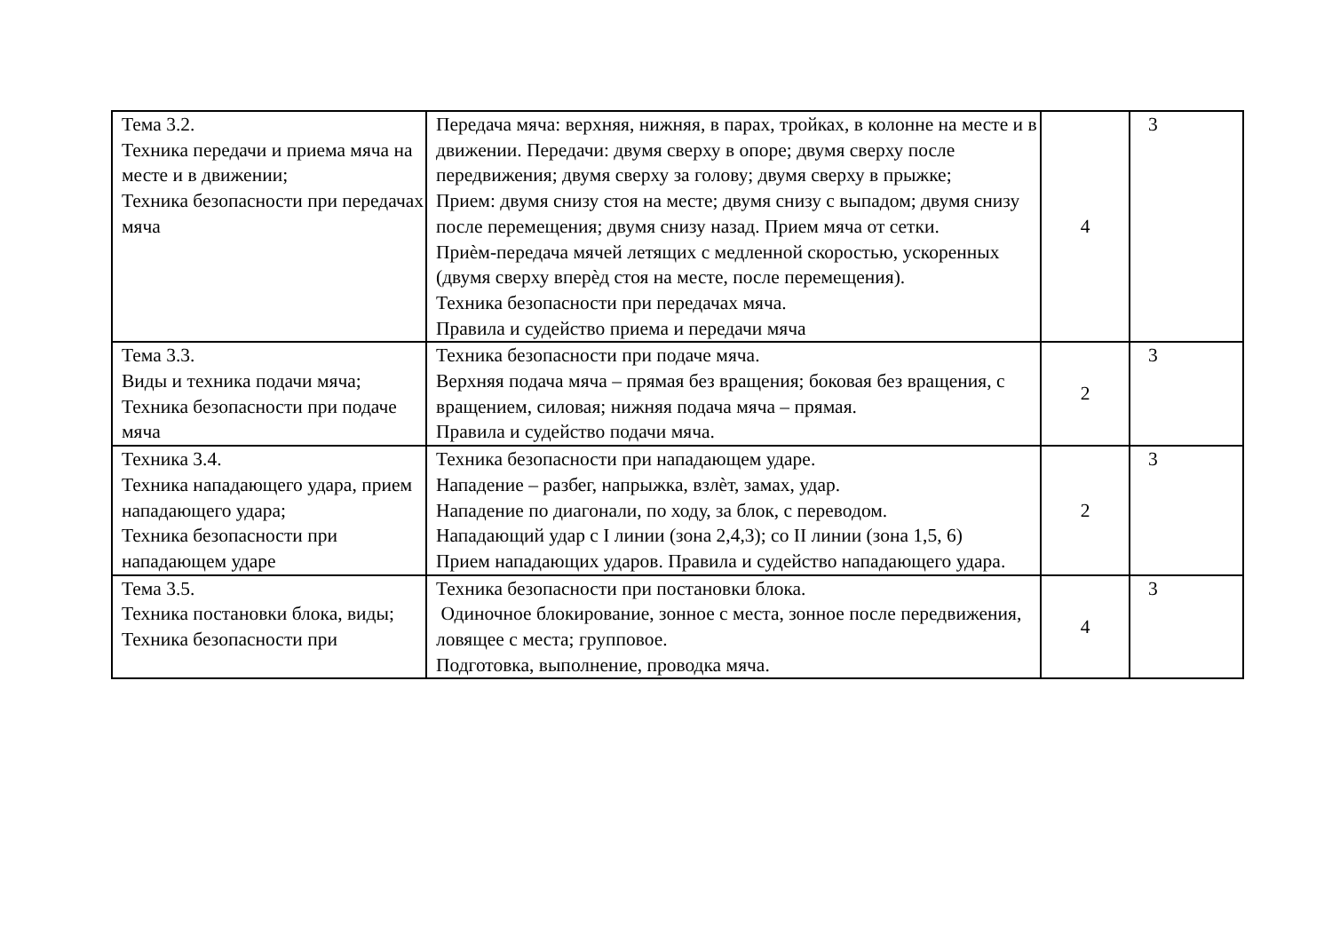| Тема 3.2. Техника передачи и приема мяча на месте и в движении; Техника безопасности при передачах мяча | Передача мяча: верхняя, нижняя, в парах, тройках, в колонне на месте и в движении. Передачи: двумя сверху в опоре; двумя сверху после передвижения; двумя сверху за голову; двумя сверху в прыжке; Прием: двумя снизу стоя на месте; двумя снизу с выпадом; двумя снизу после перемещения; двумя снизу назад. Прием мяча от сетки. Приѐм-передача мячей летящих с медленной скоростью, ускоренных (двумя сверху вперѐд стоя на месте, после перемещения). Техника безопасности при передачах мяча. Правила и судейство приема и передачи мяча | 4 | 3 |
| Тема 3.3. Виды и техника подачи мяча; Техника безопасности при подаче мяча | Техника безопасности при подаче мяча. Верхняя подача мяча – прямая без вращения; боковая без вращения, с вращением, силовая; нижняя подача мяча – прямая. Правила и судейство подачи мяча. | 2 | 3 |
| Техника 3.4. Техника нападающего удара, прием нападающего удара; Техника безопасности при нападающем ударе | Техника безопасности при нападающем ударе. Нападение – разбег, напрыжка, взлѐт, замах, удар. Нападение по диагонали, по ходу, за блок, с переводом. Нападающий удар с I линии (зона 2,4,3); со II линии (зона 1,5, 6) Прием нападающих ударов. Правила и судейство нападающего удара. | 2 | 3 |
| Тема 3.5. Техника постановки блока, виды; Техника безопасности при | Техника безопасности при постановки блока. Одиночное блокирование, зонное с места, зонное после передвижения, ловящее с места; групповое. Подготовка, выполнение, проводка мяча. | 4 | 3 |